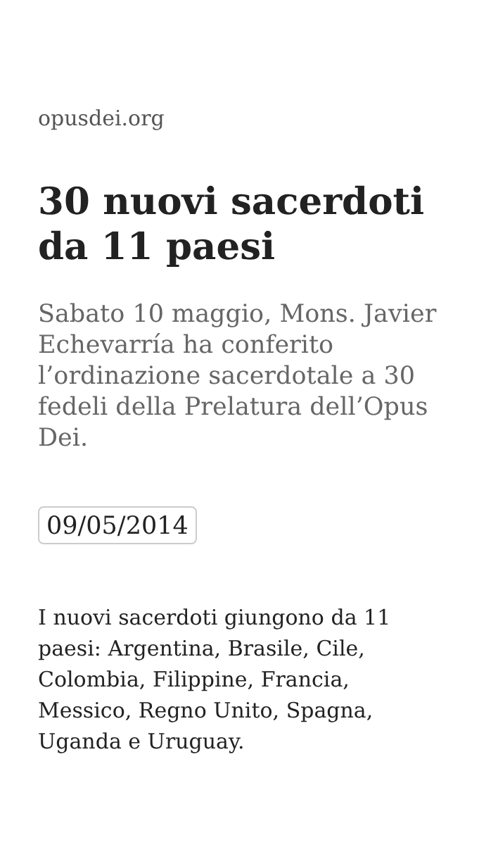opusdei.org
30 nuovi sacerdoti da 11 paesi
Sabato 10 maggio, Mons. Javier Echevarría ha conferito l’ordinazione sacerdotale a 30 fedeli della Prelatura dell’Opus Dei.
09/05/2014
I nuovi sacerdoti giungono da 11 paesi: Argentina, Brasile, Cile, Colombia, Filippine, Francia, Messico, Regno Unito, Spagna, Uganda e Uruguay.